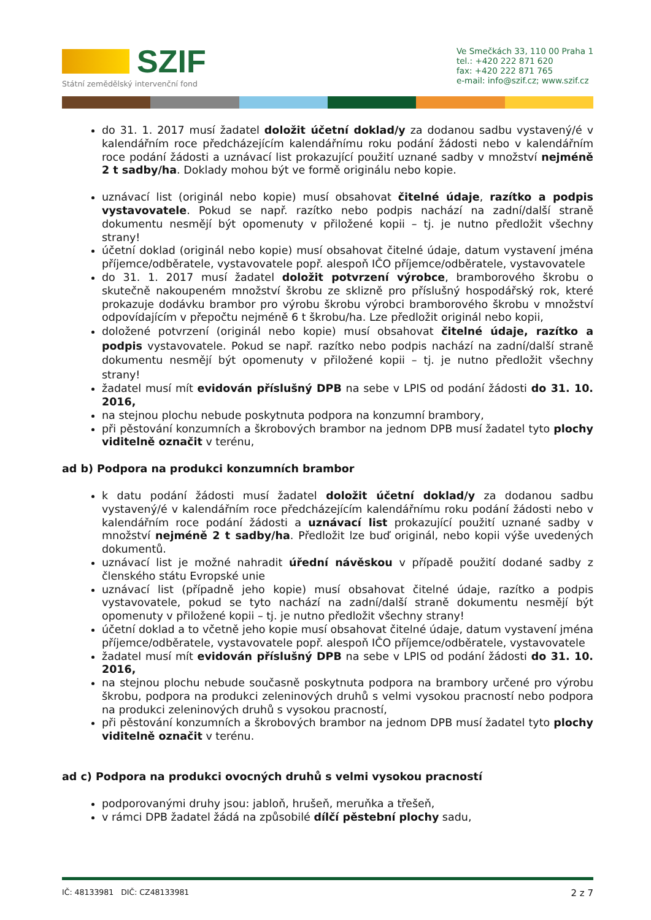SZIF
Státní zemědělský intervenční fond
Ve Smečkách 33, 110 00 Praha 1
tel.: +420 222 871 620
fax: +420 222 871 765
e-mail: info@szif.cz; www.szif.cz
do 31. 1. 2017 musí žadatel doložit účetní doklad/y za dodanou sadbu vystavený/é v kalendářním roce předcházejícím kalendářnímu roku podání žádosti nebo v kalendářním roce podání žádosti a uznávací list prokazující použití uznané sadby v množství nejméně 2 t sadby/ha. Doklady mohou být ve formě originálu nebo kopie.
uznávací list (originál nebo kopie) musí obsahovat čitelné údaje, razítko a podpis vystavovatele. Pokud se např. razítko nebo podpis nachází na zadní/další straně dokumentu nesmějí být opomenuty v přiložené kopii – tj. je nutno předložit všechny strany!
účetní doklad (originál nebo kopie) musí obsahovat čitelné údaje, datum vystavení jména příjemce/odběratele, vystavovatele popř. alespoň IČO příjemce/odběratele, vystavovatele
do 31. 1. 2017 musí žadatel doložit potvrzení výrobce, bramborového škrobu o skutečně nakoupeném množství škrobu ze sklizně pro příslušný hospodářský rok, které prokazuje dodávku brambor pro výrobu škrobu výrobci bramborového škrobu v množství odpovídajícím v přepočtu nejméně 6 t škrobu/ha. Lze předložit originál nebo kopii,
doložené potvrzení (originál nebo kopie) musí obsahovat čitelné údaje, razítko a podpis vystavovatele. Pokud se např. razítko nebo podpis nachází na zadní/další straně dokumentu nesmějí být opomenuty v přiložené kopii – tj. je nutno předložit všechny strany!
žadatel musí mít evidován příslušný DPB na sebe v LPIS od podání žádosti do 31. 10. 2016,
na stejnou plochu nebude poskytnuta podpora na konzumní brambory,
při pěstování konzumních a škrobových brambor na jednom DPB musí žadatel tyto plochy viditelně označit v terénu,
ad b) Podpora na produkci konzumních brambor
k datu podání žádosti musí žadatel doložit účetní doklad/y za dodanou sadbu vystavený/é v kalendářním roce předcházejícím kalendářnímu roku podání žádosti nebo v kalendářním roce podání žádosti a uznávací list prokazující použití uznané sadby v množství nejméně 2 t sadby/ha. Předložit lze buď originál, nebo kopii výše uvedených dokumentů.
uznávací list je možné nahradit úřední návěskou v případě použití dodané sadby z členského státu Evropské unie
uznávací list (případně jeho kopie) musí obsahovat čitelné údaje, razítko a podpis vystavovatele, pokud se tyto nachází na zadní/další straně dokumentu nesmějí být opomenuty v přiložené kopii – tj. je nutno předložit všechny strany!
účetní doklad a to včetně jeho kopie musí obsahovat čitelné údaje, datum vystavení jména příjemce/odběratele, vystavovatele popř. alespoň IČO příjemce/odběratele, vystavovatele
žadatel musí mít evidován příslušný DPB na sebe v LPIS od podání žádosti do 31. 10. 2016,
na stejnou plochu nebude současně poskytnuta podpora na brambory určené pro výrobu škrobu, podpora na produkci zeleninových druhů s velmi vysokou pracností nebo podpora na produkci zeleninových druhů s vysokou pracností,
při pěstování konzumních a škrobových brambor na jednom DPB musí žadatel tyto plochy viditelně označit v terénu.
ad c) Podpora na produkci ovocných druhů s velmi vysokou pracností
podporovanými druhy jsou: jabloň, hrušeň, meruňka a třešeň,
v rámci DPB žadatel žádá na způsobilé dílčí pěstební plochy sadu,
IČ: 48133981 DIČ: CZ48133981 2 z 7